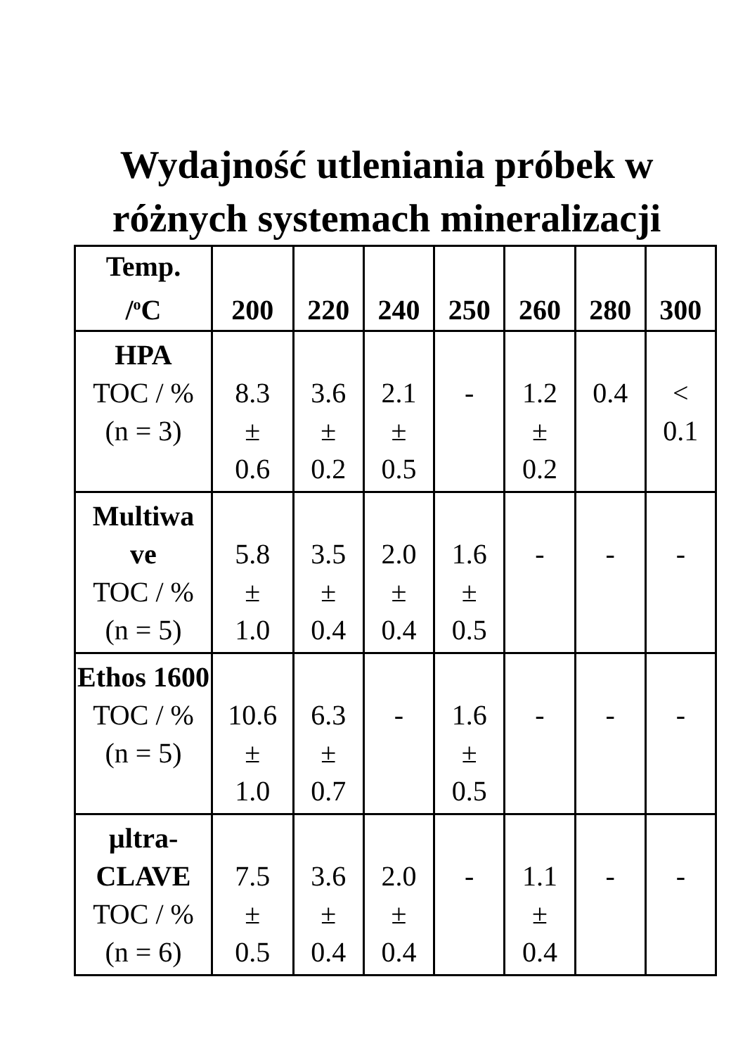Wydajność utleniania próbek w różnych systemach mineralizacji
| Temp. /<sup>o</sup>C | 200 | 220 | 240 | 250 | 260 | 280 | 300 |
| --- | --- | --- | --- | --- | --- | --- | --- |
| HPA TOC / % (n = 3) | 8.3 ± 0.6 | 3.6 ± 0.2 | 2.1 ± 0.5 | - | 1.2 ± 0.2 | 0.4 | < 0.1 |
| Multiwa ve TOC / % (n = 5) | 5.8 ± 1.0 | 3.5 ± 0.4 | 2.0 ± 0.4 | 1.6 ± 0.5 | - | - | - |
| Ethos 1600 TOC / % (n = 5) | 10.6 ± 1.0 | 6.3 ± 0.7 | - | 1.6 ± 0.5 | - | - | - |
| µltra- CLAVE TOC / % (n = 6) | 7.5 ± 0.5 | 3.6 ± 0.4 | 2.0 ± 0.4 | - | 1.1 ± 0.4 | - | - |